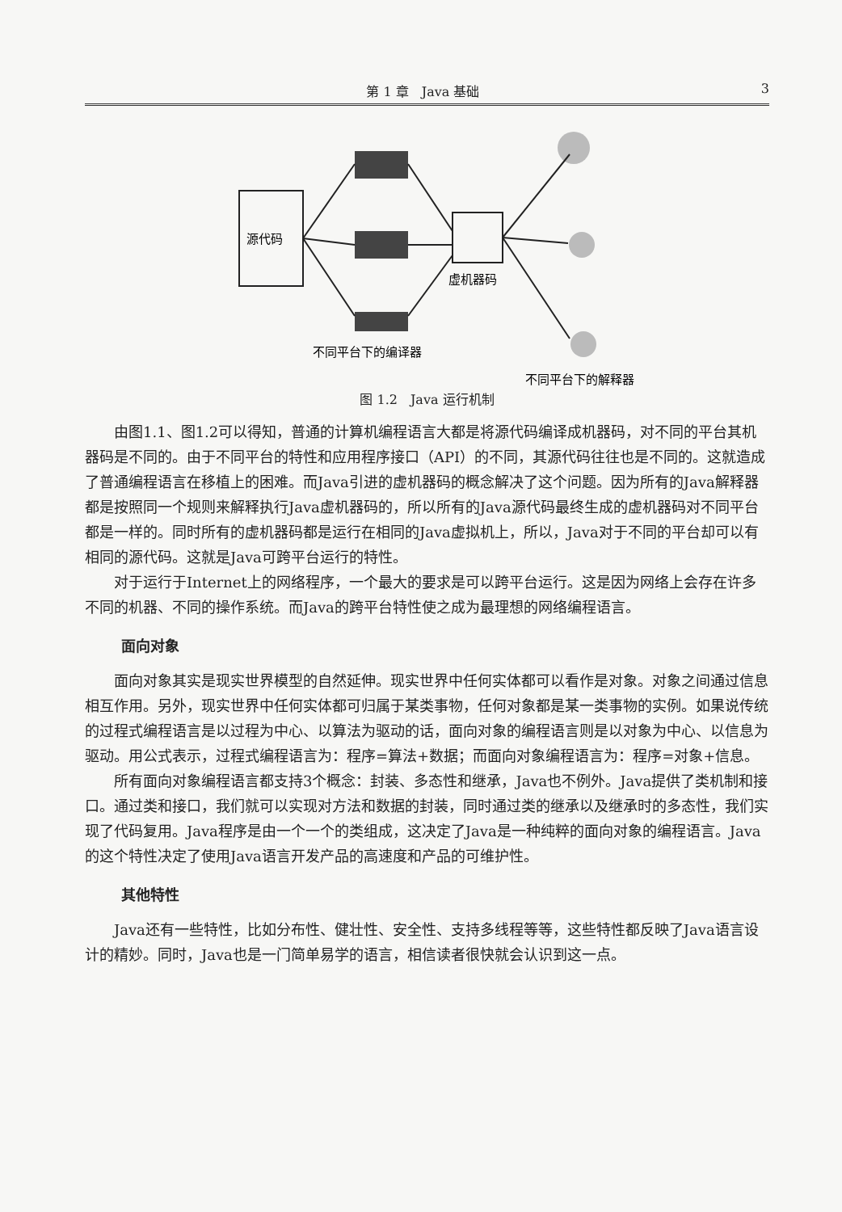第 1 章　Java 基础 3
源代码
虚机器码
不同平台下的编译器
不同平台下的解释器
图 1.2　Java 运行机制
由图1.1、图1.2可以得知，普通的计算机编程语言大都是将源代码编译成机器码，对不同的平台其机器码是不同的。由于不同平台的特性和应用程序接口（API）的不同，其源代码往往也是不同的。这就造成了普通编程语言在移植上的困难。而Java引进的虚机器码的概念解决了这个问题。因为所有的Java解释器都是按照同一个规则来解释执行Java虚机器码的，所以所有的Java源代码最终生成的虚机器码对不同平台都是一样的。同时所有的虚机器码都是运行在相同的Java虚拟机上，所以，Java对于不同的平台却可以有相同的源代码。这就是Java可跨平台运行的特性。
对于运行于Internet上的网络程序，一个最大的要求是可以跨平台运行。这是因为网络上会存在许多不同的机器、不同的操作系统。而Java的跨平台特性使之成为最理想的网络编程语言。
面向对象
面向对象其实是现实世界模型的自然延伸。现实世界中任何实体都可以看作是对象。对象之间通过信息相互作用。另外，现实世界中任何实体都可归属于某类事物，任何对象都是某一类事物的实例。如果说传统的过程式编程语言是以过程为中心、以算法为驱动的话，面向对象的编程语言则是以对象为中心、以信息为驱动。用公式表示，过程式编程语言为：程序=算法+数据；而面向对象编程语言为：程序=对象+信息。
所有面向对象编程语言都支持3个概念：封装、多态性和继承，Java也不例外。Java提供了类机制和接口。通过类和接口，我们就可以实现对方法和数据的封装，同时通过类的继承以及继承时的多态性，我们实现了代码复用。Java程序是由一个一个的类组成，这决定了Java是一种纯粹的面向对象的编程语言。Java的这个特性决定了使用Java语言开发产品的高速度和产品的可维护性。
其他特性
Java还有一些特性，比如分布性、健壮性、安全性、支持多线程等等，这些特性都反映了Java语言设计的精妙。同时，Java也是一门简单易学的语言，相信读者很快就会认识到这一点。